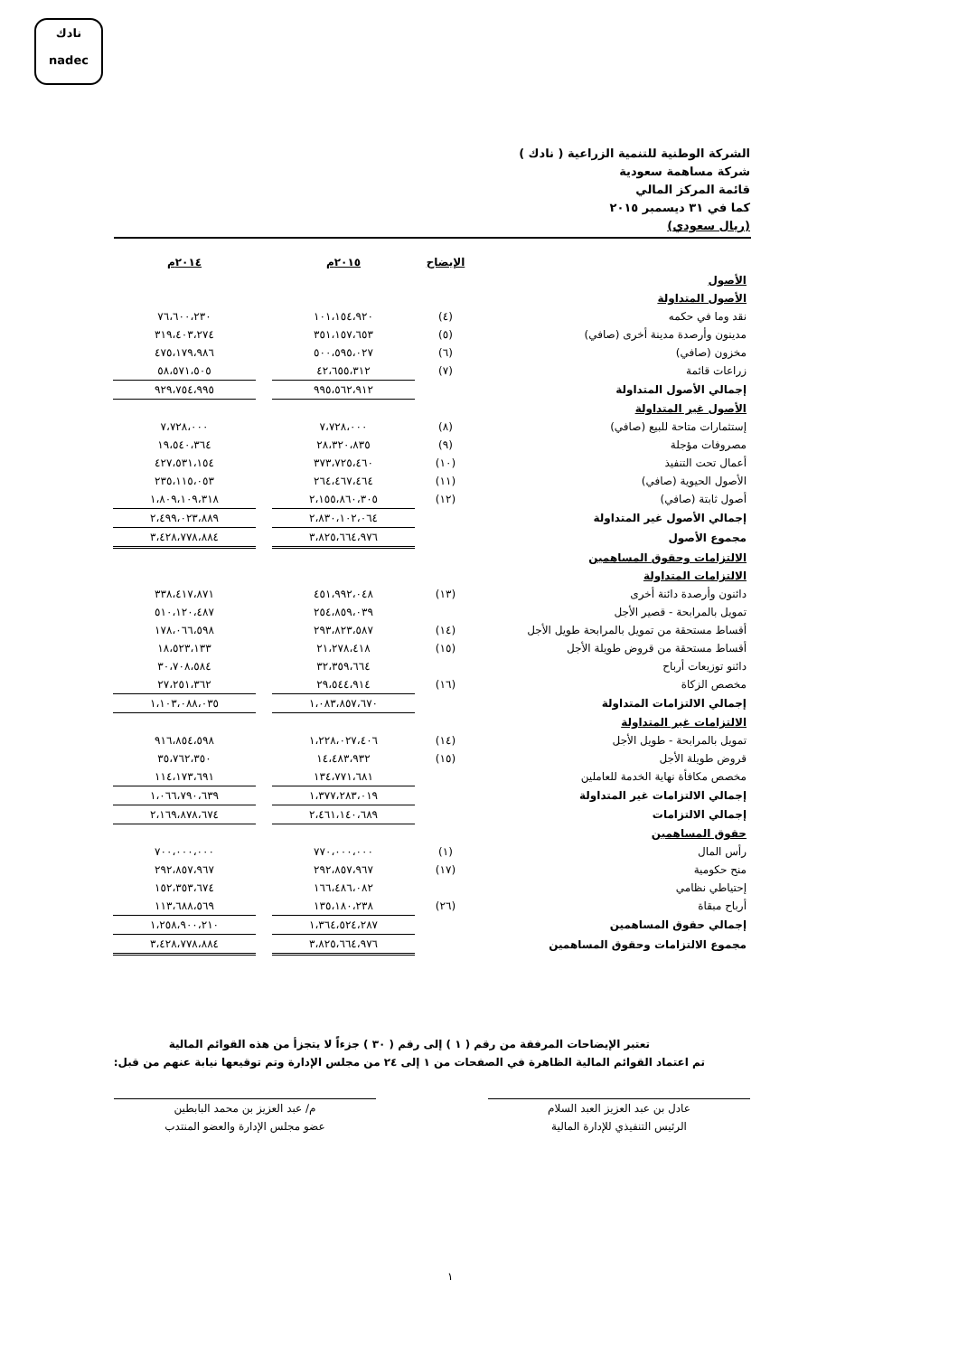نادك
nadec
الشركة الوطنية للتنمية الزراعية ( نادك )
شركة مساهمة سعودية
قائمة المركز المالي
كما في ٣١ ديسمبر ٢٠١٥
(ريال سعودي)
| | الإيضاح | ٢٠١٥م | | ٢٠١٤م |
| --- | --- | --- | --- | --- |
| الأصول | | | | |
| الأصول المتداولة | | | | |
| نقد وما في حكمه | (٤) | ١٠١،١٥٤،٩٢٠ | | ٧٦،٦٠٠،٢٣٠ |
| مدينون وأرصدة مدينة أخرى (صافي) | (٥) | ٣٥١،١٥٧،٦٥٣ | | ٣١٩،٤٠٣،٢٧٤ |
| مخزون (صافي) | (٦) | ٥٠٠،٥٩٥،٠٢٧ | | ٤٧٥،١٧٩،٩٨٦ |
| زراعات قائمة | (٧) | ٤٢،٦٥٥،٣١٢ | | ٥٨،٥٧١،٥٠٥ |
| إجمالي الأصول المتداولة | | ٩٩٥،٥٦٢،٩١٢ | | ٩٢٩،٧٥٤،٩٩٥ |
| الأصول غير المتداولة | | | | |
| إستثمارات متاحة للبيع (صافي) | (٨) | ٧،٧٢٨،٠٠٠ | | ٧،٧٢٨،٠٠٠ |
| مصروفات مؤجلة | (٩) | ٢٨،٣٢٠،٨٣٥ | | ١٩،٥٤٠،٣٦٤ |
| أعمال تحت التنفيذ | (١٠) | ٣٧٣،٧٢٥،٤٦٠ | | ٤٢٧،٥٣١،١٥٤ |
| الأصول الحيوية (صافي) | (١١) | ٢٦٤،٤٦٧،٤٦٤ | | ٢٣٥،١١٥،٠٥٣ |
| أصول ثابتة (صافي) | (١٢) | ٢،١٥٥،٨٦٠،٣٠٥ | | ١،٨٠٩،١٠٩،٣١٨ |
| إجمالي الأصول غير المتداولة | | ٢،٨٣٠،١٠٢،٠٦٤ | | ٢،٤٩٩،٠٢٣،٨٨٩ |
| مجموع الأصول | | ٣،٨٢٥،٦٦٤،٩٧٦ | | ٣،٤٢٨،٧٧٨،٨٨٤ |
| الالتزامات وحقوق المساهمين | | | | |
| الالتزامات المتداولة | | | | |
| دائنون وأرصدة دائنة أخرى | (١٣) | ٤٥١،٩٩٢،٠٤٨ | | ٣٣٨،٤١٧،٨٧١ |
| تمويل بالمرابحة - قصير الأجل | | ٢٥٤،٨٥٩،٠٣٩ | | ٥١٠،١٢٠،٤٨٧ |
| أقساط مستحقة من تمويل بالمرابحة طويل الأجل | (١٤) | ٢٩٣،٨٢٣،٥٨٧ | | ١٧٨،٠٦٦،٥٩٨ |
| أقساط مستحقة من قروض طويلة الأجل | (١٥) | ٢١،٢٧٨،٤١٨ | | ١٨،٥٢٣،١٣٣ |
| دائنو توزيعات أرباح | | ٣٢،٣٥٩،٦٦٤ | | ٣٠،٧٠٨،٥٨٤ |
| مخصص الزكاة | (١٦) | ٢٩،٥٤٤،٩١٤ | | ٢٧،٢٥١،٣٦٢ |
| إجمالي الالتزامات المتداولة | | ١،٠٨٣،٨٥٧،٦٧٠ | | ١،١٠٣،٠٨٨،٠٣٥ |
| الالتزامات غير المتداولة | | | | |
| تمويل بالمرابحة - طويل الأجل | (١٤) | ١،٢٢٨،٠٢٧،٤٠٦ | | ٩١٦،٨٥٤،٥٩٨ |
| قروض طويلة الأجل | (١٥) | ١٤،٤٨٣،٩٣٢ | | ٣٥،٧٦٢،٣٥٠ |
| مخصص مكافأة نهاية الخدمة للعاملين | | ١٣٤،٧٧١،٦٨١ | | ١١٤،١٧٣،٦٩١ |
| إجمالي الالتزامات غير المتداولة | | ١،٣٧٧،٢٨٣،٠١٩ | | ١،٠٦٦،٧٩٠،٦٣٩ |
| إجمالي الالتزامات | | ٢،٤٦١،١٤٠،٦٨٩ | | ٢،١٦٩،٨٧٨،٦٧٤ |
| حقوق المساهمين | | | | |
| رأس المال | (١) | ٧٧٠،٠٠٠،٠٠٠ | | ٧٠٠،٠٠٠،٠٠٠ |
| منح حكومية | (١٧) | ٢٩٢،٨٥٧،٩٦٧ | | ٢٩٢،٨٥٧،٩٦٧ |
| إحتياطي نظامي | | ١٦٦،٤٨٦،٠٨٢ | | ١٥٢،٣٥٣،٦٧٤ |
| أرباح مبقاة | (٢٦) | ١٣٥،١٨٠،٢٣٨ | | ١١٣،٦٨٨،٥٦٩ |
| إجمالي حقوق المساهمين | | ١،٣٦٤،٥٢٤،٢٨٧ | | ١،٢٥٨،٩٠٠،٢١٠ |
| مجموع الالتزامات وحقوق المساهمين | | ٣،٨٢٥،٦٦٤،٩٧٦ | | ٣،٤٢٨،٧٧٨،٨٨٤ |
تعتبر الإيضاحات المرفقة من رقم ( ١ ) إلى رقم ( ٣٠ ) جزءاً لا يتجزأ من هذه القوائم المالية
تم اعتماد القوائم المالية الظاهرة في الصفحات من ١ إلى ٢٤ من مجلس الإدارة وتم توقيعها نيابة عنهم من قبل:
عادل بن عبد العزيز العبد السلام
الرئيس التنفيذي للإدارة المالية
م/ عبد العزيز بن محمد البابطين
عضو مجلس الإدارة والعضو المنتدب
١